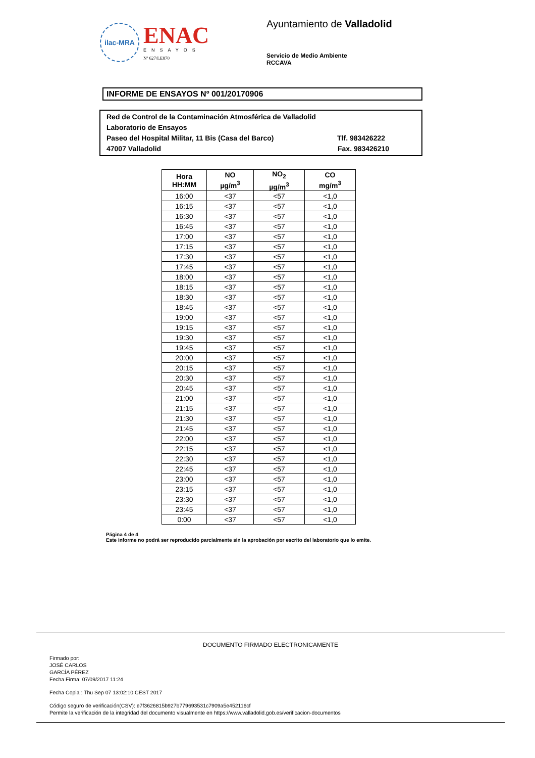ilac-MRA
ENAC
ENSAYOS
Nº 627/LE870
Ayuntamiento de Valladolid
Servicio de Medio Ambiente
RCCAVA
INFORME DE ENSAYOS Nº 001/20170906
Red de Control de la Contaminación Atmosférica de Valladolid
Laboratorio de Ensayos
Paseo del Hospital Militar, 11 Bis (Casa del Barco) Tlf. 983426222
47007 Valladolid Fax. 983426210
| Hora HH:MM | NO µg/m<sup>3</sup> | NO<sub>2</sub> µg/m<sup>3</sup> | CO mg/m<sup>3</sup> |
| --- | --- | --- | --- |
| 16:00 | <37 | <57 | <1,0 |
| 16:15 | <37 | <57 | <1,0 |
| 16:30 | <37 | <57 | <1,0 |
| 16:45 | <37 | <57 | <1,0 |
| 17:00 | <37 | <57 | <1,0 |
| 17:15 | <37 | <57 | <1,0 |
| 17:30 | <37 | <57 | <1,0 |
| 17:45 | <37 | <57 | <1,0 |
| 18:00 | <37 | <57 | <1,0 |
| 18:15 | <37 | <57 | <1,0 |
| 18:30 | <37 | <57 | <1,0 |
| 18:45 | <37 | <57 | <1,0 |
| 19:00 | <37 | <57 | <1,0 |
| 19:15 | <37 | <57 | <1,0 |
| 19:30 | <37 | <57 | <1,0 |
| 19:45 | <37 | <57 | <1,0 |
| 20:00 | <37 | <57 | <1,0 |
| 20:15 | <37 | <57 | <1,0 |
| 20:30 | <37 | <57 | <1,0 |
| 20:45 | <37 | <57 | <1,0 |
| 21:00 | <37 | <57 | <1,0 |
| 21:15 | <37 | <57 | <1,0 |
| 21:30 | <37 | <57 | <1,0 |
| 21:45 | <37 | <57 | <1,0 |
| 22:00 | <37 | <57 | <1,0 |
| 22:15 | <37 | <57 | <1,0 |
| 22:30 | <37 | <57 | <1,0 |
| 22:45 | <37 | <57 | <1,0 |
| 23:00 | <37 | <57 | <1,0 |
| 23:15 | <37 | <57 | <1,0 |
| 23:30 | <37 | <57 | <1,0 |
| 23:45 | <37 | <57 | <1,0 |
| 0:00 | <37 | <57 | <1,0 |
Página 4 de 4
Este informe no podrá ser reproducido parcialmente sin la aprobación por escrito del laboratorio que lo emite.
DOCUMENTO FIRMADO ELECTRONICAMENTE
Firmado por:
JOSÉ CARLOS
GARCÍA PÉREZ
Fecha Firma: 07/09/2017 11:24
Fecha Copia : Thu Sep 07 13:02:10 CEST 2017
Código seguro de verificación(CSV): e7f3626815b927b779693531c7909a5e452116cf
Permite la verificación de la integridad del documento visualmente en https://www.valladolid.gob.es/verificacion-documentos